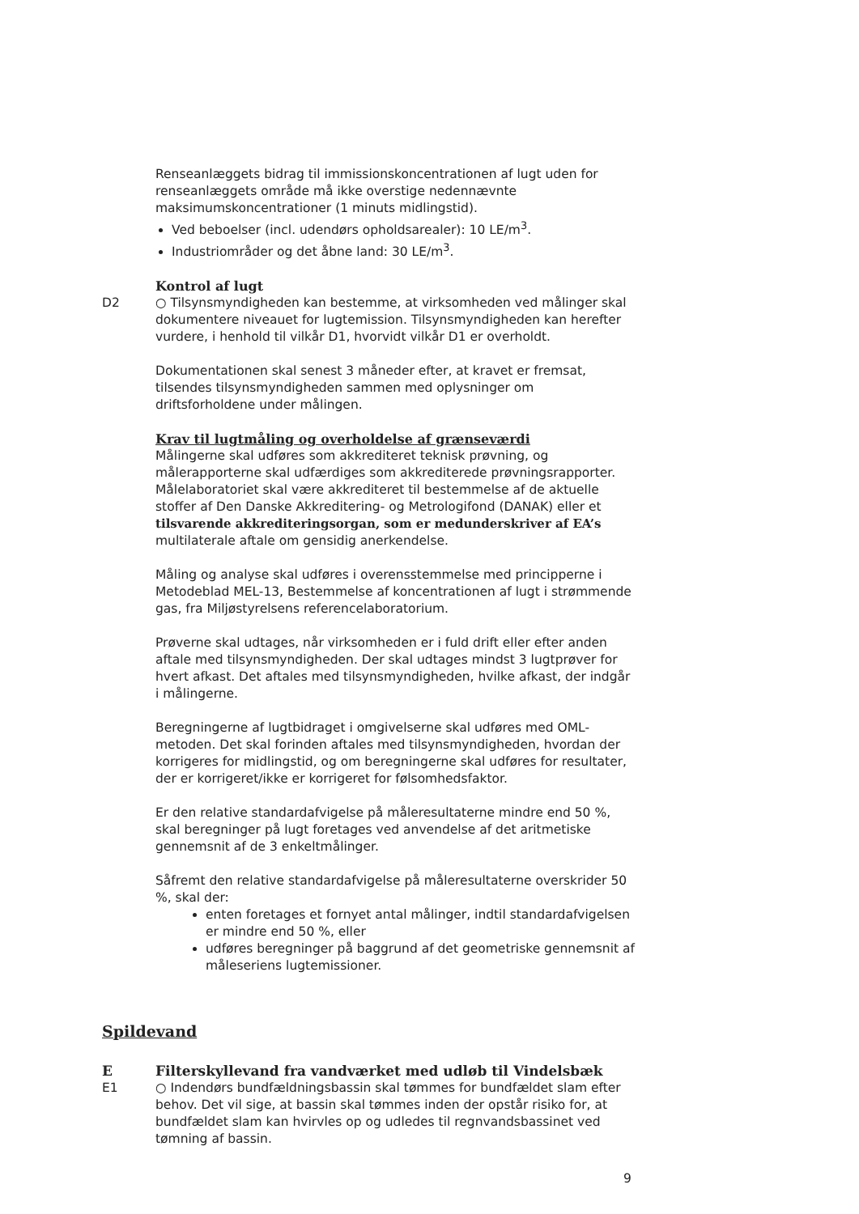Renseanlæggets bidrag til immissionskoncentrationen af lugt uden for renseanlæggets område må ikke overstige nedennævnte maksimumskoncentrationer (1 minuts midlingstid).
Ved beboelser (incl. udendørs opholdsarealer): 10 LE/m<sup>3</sup>.
Industriområder og det åbne land: 30 LE/m<sup>3</sup>.
Kontrol af lugt
D2 ○ Tilsynsmyndigheden kan bestemme, at virksomheden ved målinger skal dokumentere niveauet for lugtemission. Tilsynsmyndigheden kan herefter vurdere, i henhold til vilkår D1, hvorvidt vilkår D1 er overholdt.
Dokumentationen skal senest 3 måneder efter, at kravet er fremsat, tilsendes tilsynsmyndigheden sammen med oplysninger om driftsforholdene under målingen.
Krav til lugtmåling og overholdelse af grænseværdi
Målingerne skal udføres som akkrediteret teknisk prøvning, og målerapporterne skal udfærdiges som akkrediterede prøvningsrapporter. Målelaboratoriet skal være akkrediteret til bestemmelse af de aktuelle stoffer af Den Danske Akkreditering- og Metrologifond (DANAK) eller et tilsvarende akkrediteringsorgan, som er medunderskriver af EA’s multilaterale aftale om gensidig anerkendelse.
Måling og analyse skal udføres i overensstemmelse med principperne i Metodeblad MEL-13, Bestemmelse af koncentrationen af lugt i strømmende gas, fra Miljøstyrelsens referencelaboratorium.
Prøverne skal udtages, når virksomheden er i fuld drift eller efter anden aftale med tilsynsmyndigheden. Der skal udtages mindst 3 lugtprøver for hvert afkast. Det aftales med tilsynsmyndigheden, hvilke afkast, der indgår i målingerne.
Beregningerne af lugtbidraget i omgivelserne skal udføres med OML-metoden. Det skal forinden aftales med tilsynsmyndigheden, hvordan der korrigeres for midlingstid, og om beregningerne skal udføres for resultater, der er korrigeret/ikke er korrigeret for følsomhedsfaktor.
Er den relative standardafvigelse på måleresultaterne mindre end 50 %, skal beregninger på lugt foretages ved anvendelse af det aritmetiske gennemsnit af de 3 enkeltmålinger.
Såfremt den relative standardafvigelse på måleresultaterne overskrider 50 %, skal der:
enten foretages et fornyet antal målinger, indtil standardafvigelsen er mindre end 50 %, eller
udføres beregninger på baggrund af det geometriske gennemsnit af måleseriens lugtemissioner.
Spildevand
E Filterskyllevand fra vandværket med udløb til Vindelsbæk
E1 ○ Indendørs bundfældningsbassin skal tømmes for bundfældet slam efter behov. Det vil sige, at bassin skal tømmes inden der opstår risiko for, at bundfældet slam kan hvirvles op og udledes til regnvandsbassinet ved tømning af bassin.
9